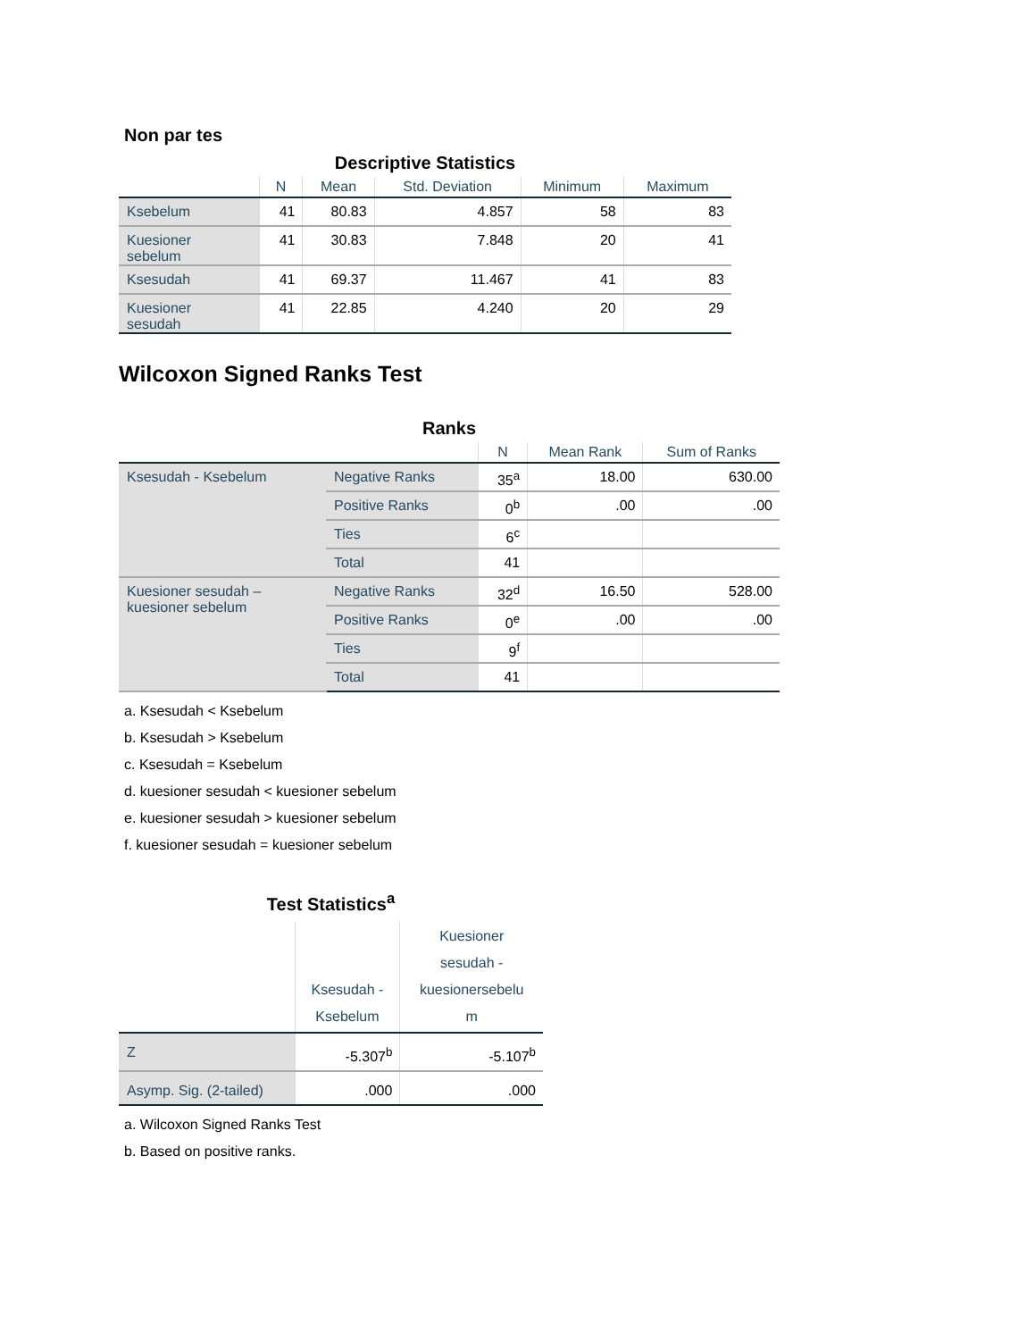Non par tes
Descriptive Statistics
| | N | Mean | Std. Deviation | Minimum | Maximum |
| --- | --- | --- | --- | --- | --- |
| Ksebelum | 41 | 80.83 | 4.857 | 58 | 83 |
| Kuesioner sebelum | 41 | 30.83 | 7.848 | 20 | 41 |
| Ksesudah | 41 | 69.37 | 11.467 | 41 | 83 |
| Kuesioner sesudah | 41 | 22.85 | 4.240 | 20 | 29 |
Wilcoxon Signed Ranks Test
Ranks
| | | N | Mean Rank | Sum of Ranks |
| --- | --- | --- | --- | --- |
| Ksesudah - Ksebelum | Negative Ranks | 35<sup>a</sup> | 18.00 | 630.00 |
| | Positive Ranks | 0<sup>b</sup> | .00 | .00 |
| | Ties | 6<sup>c</sup> | | |
| | Total | 41 | | |
| Kuesioner sesudah – kuesioner sebelum | Negative Ranks | 32<sup>d</sup> | 16.50 | 528.00 |
| | Positive Ranks | 0<sup>e</sup> | .00 | .00 |
| | Ties | 9<sup>f</sup> | | |
| | Total | 41 | | |
a. Ksesudah < Ksebelum
b. Ksesudah > Ksebelum
c. Ksesudah = Ksebelum
d. kuesioner sesudah < kuesioner sebelum
e. kuesioner sesudah > kuesioner sebelum
f. kuesioner sesudah = kuesioner sebelum
Test Statistics <sup>a</sup>
| | Ksesudah - Ksebelum | Kuesioner sesudah - kuesionersebelu m |
| --- | --- | --- |
| Z | -5.307<sup>b</sup> | -5.107<sup>b</sup> |
| Asymp. Sig. (2-tailed) | .000 | .000 |
a. Wilcoxon Signed Ranks Test
b. Based on positive ranks.